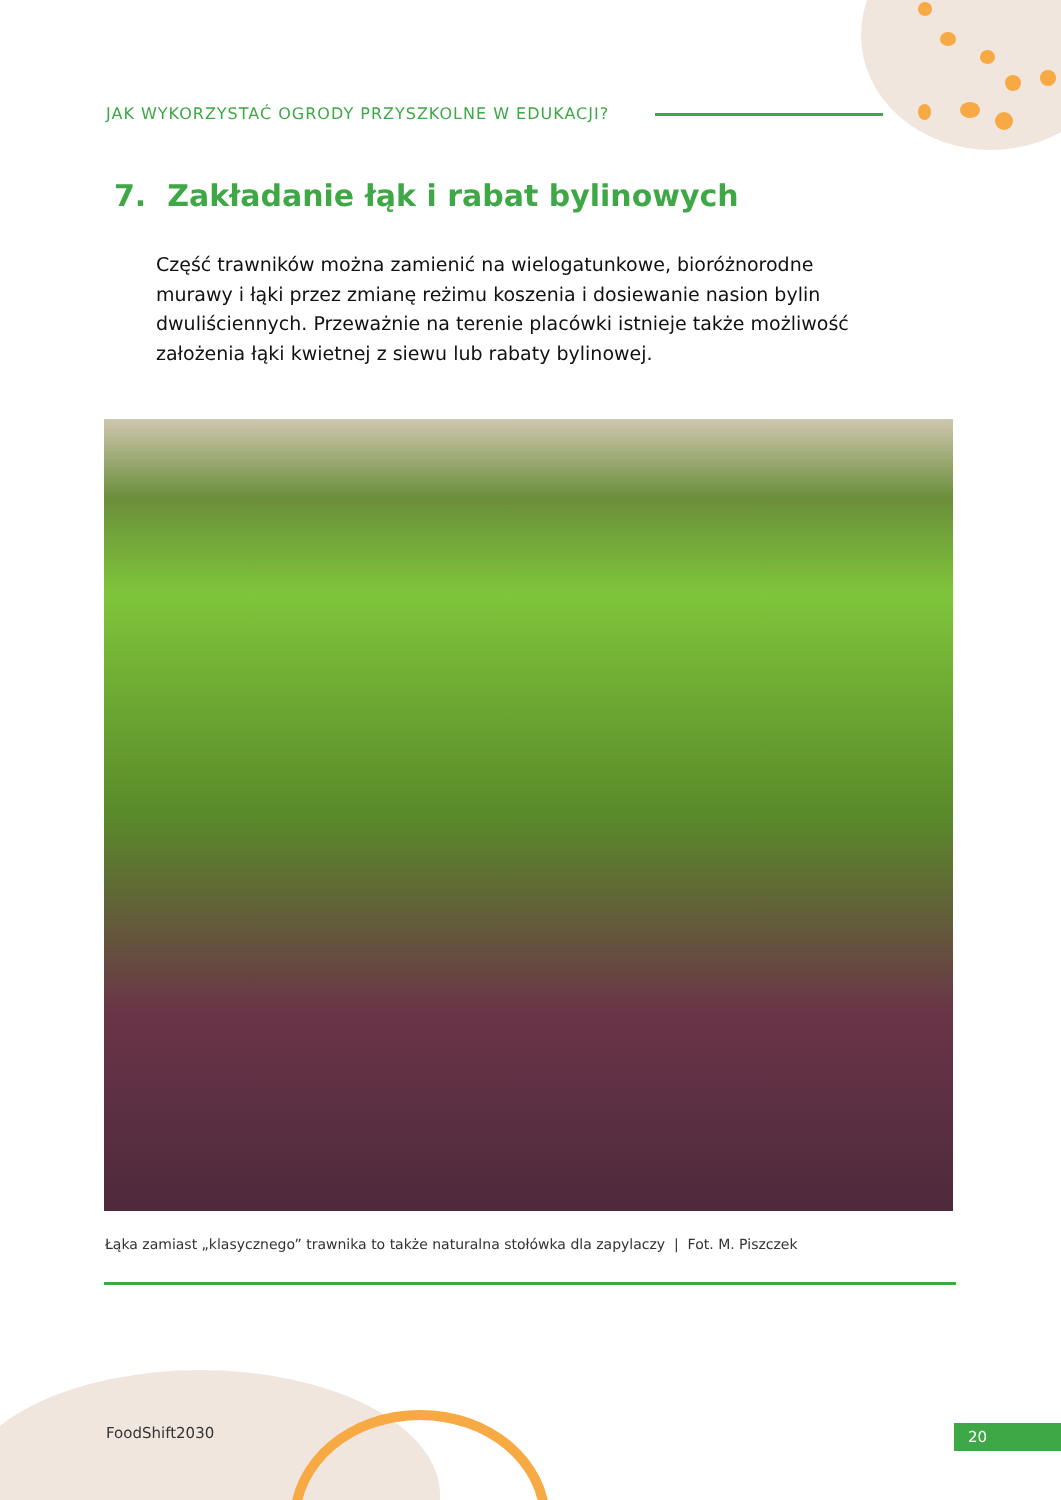JAK WYKORZYSTAĆ OGRODY PRZYSZKOLNE W EDUKACJI?
7. Zakładanie łąk i rabat bylinowych
Część trawników można zamienić na wielogatunkowe, bioróżnorodne murawy i łąki przez zmianę reżimu koszenia i dosiewanie nasion bylin dwuliściennych. Przeważnie na terenie placówki istnieje także możliwość założenia łąki kwietnej z siewu lub rabaty bylinowej.
Łąka zamiast „klasycznego” trawnika to także naturalna stołówka dla zapylaczy | Fot. M. Piszczek
FoodShift2030 20